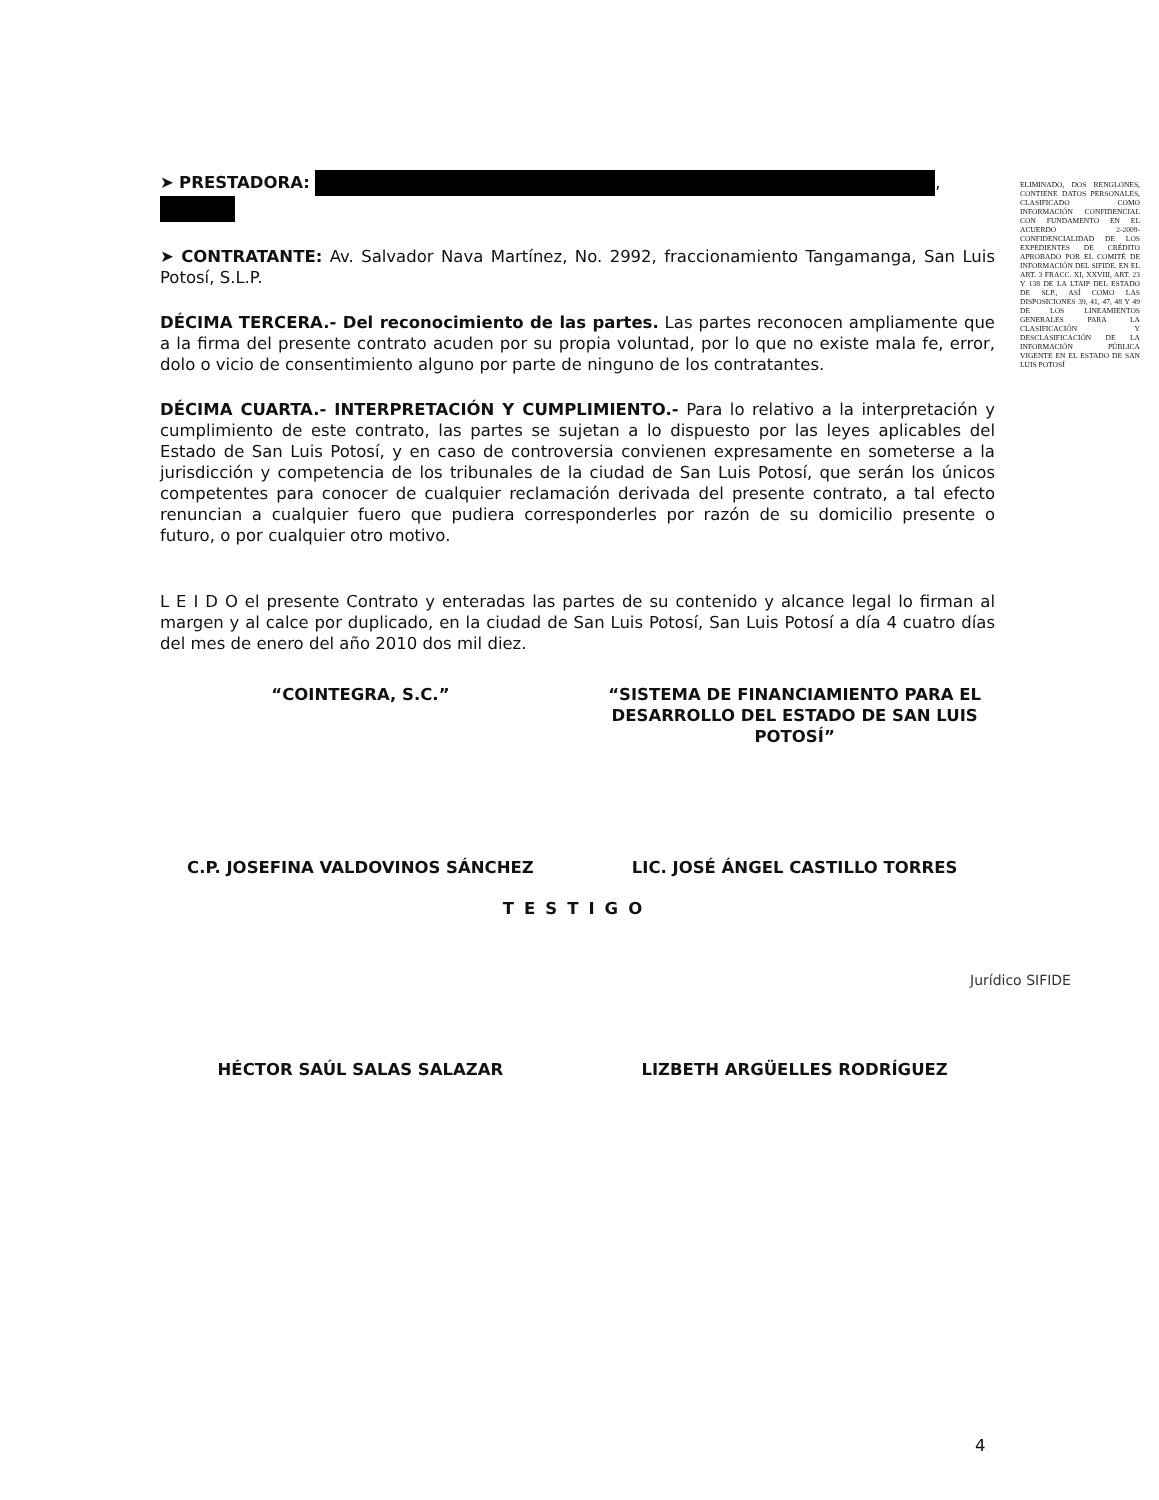➤ PRESTADORA: ,
➤ CONTRATANTE: Av. Salvador Nava Martínez, No. 2992, fraccionamiento Tangamanga, San Luis Potosí, S.L.P.
DÉCIMA TERCERA.- Del reconocimiento de las partes. Las partes reconocen ampliamente que a la firma del presente contrato acuden por su propia voluntad, por lo que no existe mala fe, error, dolo o vicio de consentimiento alguno por parte de ninguno de los contratantes.
DÉCIMA CUARTA.- INTERPRETACIÓN Y CUMPLIMIENTO.- Para lo relativo a la interpretación y cumplimiento de este contrato, las partes se sujetan a lo dispuesto por las leyes aplicables del Estado de San Luis Potosí, y en caso de controversia convienen expresamente en someterse a la jurisdicción y competencia de los tribunales de la ciudad de San Luis Potosí, que serán los únicos competentes para conocer de cualquier reclamación derivada del presente contrato, a tal efecto renuncian a cualquier fuero que pudiera corresponderles por razón de su domicilio presente o futuro, o por cualquier otro motivo.
L E I D O el presente Contrato y enteradas las partes de su contenido y alcance legal lo firman al margen y al calce por duplicado, en la ciudad de San Luis Potosí, San Luis Potosí a día 4 cuatro días del mes de enero del año 2010 dos mil diez.
“COINTEGRA, S.C.” “SISTEMA DE FINANCIAMIENTO PARA EL DESARROLLO DEL ESTADO DE SAN LUIS POTOSÍ”
C.P. JOSEFINA VALDOVINOS SÁNCHEZ
LIC. JOSÉ ÁNGEL CASTILLO TORRES
TESTIGO
HÉCTOR SAÚL SALAS SALAZAR LIZBETH ARGÜELLES RODRÍGUEZ
ELIMINADO, DOS RENGLONES, CONTIENE DATOS PERSONALES, CLASIFICADO COMO INFORMACIÓN CONFIDENCIAL CON FUNDAMENTO EN EL ACUERDO 2-2009- CONFIDENCIALIDAD DE LOS EXPEDIENTES DE CRÉDITO APROBADO POR EL COMITÉ DE INFORMACIÓN DEL SIFIDE. EN EL ART. 3 FRACC. XI, XXVIII, ART. 23 Y 138 DE LA LTAIP DEL ESTADO DE SLP., ASÍ COMO LAS DISPOSICIONES 39, 41, 47, 48 Y 49 DE LOS LINEAMIENTOS GENERALES PARA LA CLASIFICACIÓN Y DESCLASIFICACIÓN DE LA INFORMACIÓN PÚBLICA VIGENTE EN EL ESTADO DE SAN LUIS POTOSÍ
Jurídico SIFIDE
4